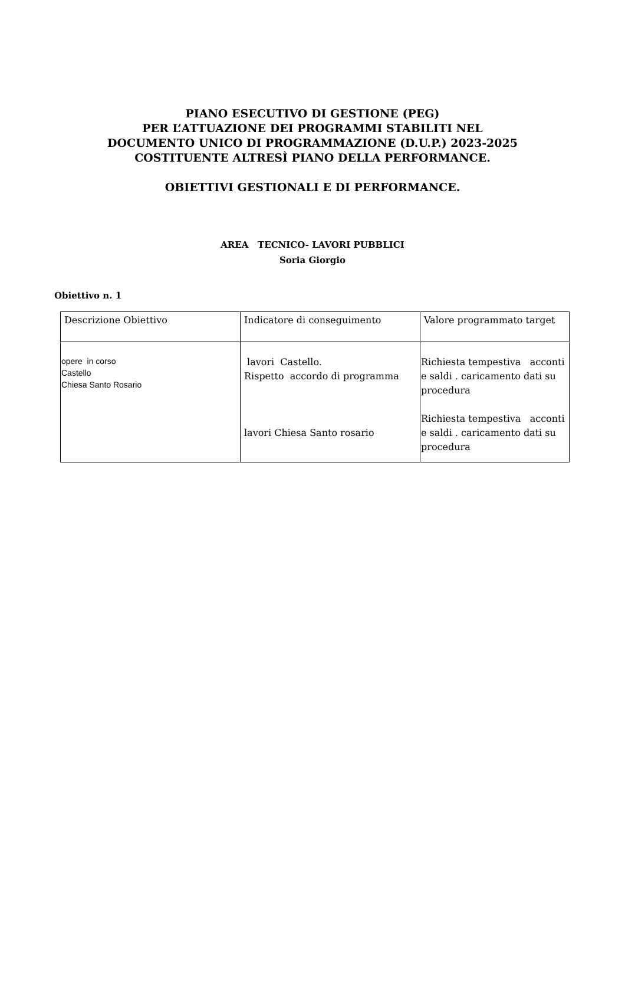PIANO ESECUTIVO DI GESTIONE (PEG)
PER L’ATTUAZIONE DEI PROGRAMMI STABILITI NEL
DOCUMENTO UNICO DI PROGRAMMAZIONE (D.U.P.) 2023-2025
COSTITUENTE ALTRESÌ PIANO DELLA PERFORMANCE.
OBIETTIVI GESTIONALI E DI PERFORMANCE.
AREA TECNICO- LAVORI PUBBLICI
Soria Giorgio
Obiettivo n. 1
| Descrizione Obiettivo | Indicatore di conseguimento | Valore programmato target |
| --- | --- | --- |
| opere in corso Castello Chiesa Santo Rosario | lavori Castello. Rispetto accordo di programma lavori Chiesa Santo rosario | Richiesta tempestiva acconti e saldi . caricamento dati su procedura Richiesta tempestiva acconti e saldi . caricamento dati su procedura |